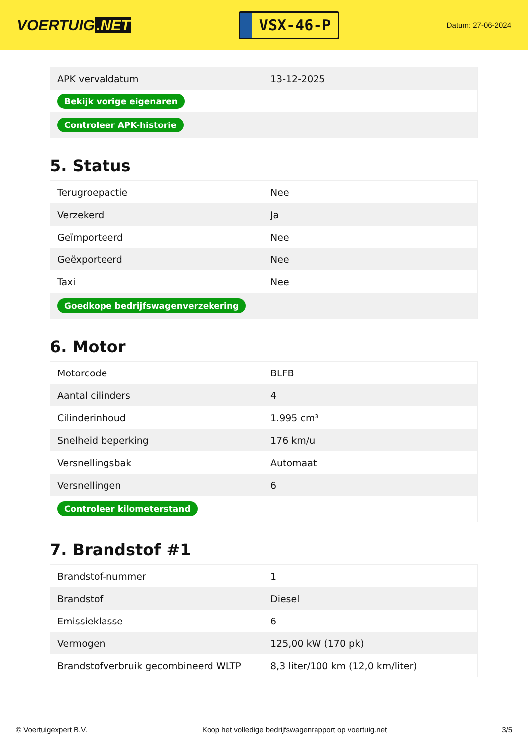VOERTUIG.NET
VSX-46-P
Datum: 27-06-2024
| APK vervaldatum | 13-12-2025 |
| Bekijk vorige eigenaren | |
| Controleer APK-historie | |
5. Status
| Terugroepactie | Nee |
| Verzekerd | Ja |
| Geïmporteerd | Nee |
| Geëxporteerd | Nee |
| Taxi | Nee |
| Goedkope bedrijfswagenverzekering | |
6. Motor
| Motorcode | BLFB |
| Aantal cilinders | 4 |
| Cilinderinhoud | 1.995 cm³ |
| Snelheid beperking | 176 km/u |
| Versnellingsbak | Automaat |
| Versnellingen | 6 |
| Controleer kilometerstand | |
7. Brandstof #1
| Brandstof-nummer | 1 |
| Brandstof | Diesel |
| Emissieklasse | 6 |
| Vermogen | 125,00 kW (170 pk) |
| Brandstofverbruik gecombineerd WLTP | 8,3 liter/100 km (12,0 km/liter) |
© Voertuigexpert B.V. Koop het volledige bedrijfswagenrapport op voertuig.net 3/5